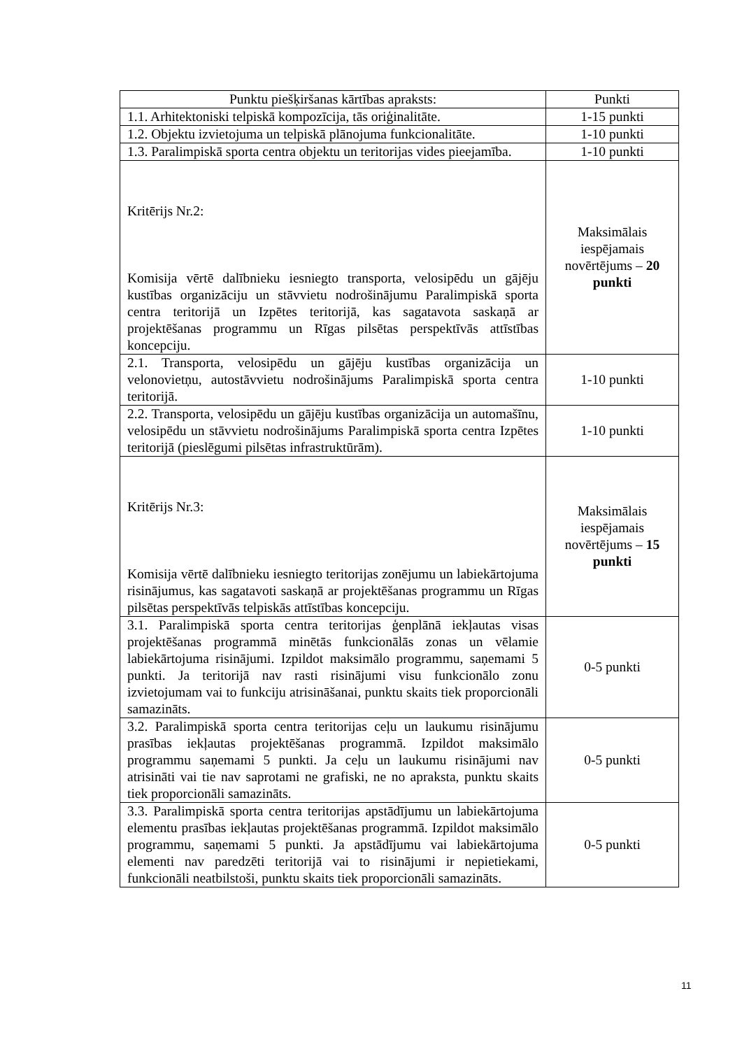| Punktu piešķiršanas kārtības apraksts: | Punkti |
| 1.1. Arhitektoniski telpiskā kompozīcija, tās oriģinalitāte. | 1-15 punkti |
| 1.2. Objektu izvietojuma un telpiskā plānojuma funkcionalitāte. | 1-10 punkti |
| 1.3. Paralimpiskā sporta centra objektu un teritorijas vides pieejamība. | 1-10 punkti |
| Kritērijs Nr.2: Komisija vērtē dalībnieku iesniegto transporta, velosipēdu un gājēju kustības organizāciju un stāvvietu nodrošinājumu Paralimpiskā sporta centra teritorijā un Izpētes teritorijā, kas sagatavota saskaņā ar projektēšanas programmu un Rīgas pilsētas perspektīvās attīstības koncepciju. | Maksimālais iespējamais novērtējums – 20 punkti |
| 2.1. Transporta, velosipēdu un gājēju kustības organizācija un velonovietņu, autostāvvietu nodrošinājums Paralimpiskā sporta centra teritorijā. | 1-10 punkti |
| 2.2. Transporta, velosipēdu un gājēju kustības organizācija un automašīnu, velosipēdu un stāvvietu nodrošinājums Paralimpiskā sporta centra Izpētes teritorijā (pieslēgumi pilsētas infrastruktūrām). | 1-10 punkti |
| Kritērijs Nr.3: Komisija vērtē dalībnieku iesniegto teritorijas zonējumu un labiekārtojuma risinājumus, kas sagatavoti saskaņā ar projektēšanas programmu un Rīgas pilsētas perspektīvās telpiskās attīstības koncepciju. | Maksimālais iespējamais novērtējums – 15 punkti |
| 3.1. Paralimpiskā sporta centra teritorijas ģenplānā iekļautas visas projektēšanas programmā minētās funkcionālās zonas un vēlamie labiekārtojuma risinājumi. Izpildot maksimālo programmu, saņemami 5 punkti. Ja teritorijā nav rasti risinājumi visu funkcionālo zonu izvietojumam vai to funkciju atrisināšanai, punktu skaits tiek proporcionāli samazināts. | 0-5 punkti |
| 3.2. Paralimpiskā sporta centra teritorijas ceļu un laukumu risinājumu prasības iekļautas projektēšanas programmā. Izpildot maksimālo programmu saņemami 5 punkti. Ja ceļu un laukumu risinājumi nav atrisināti vai tie nav saprotami ne grafiski, ne no apraksta, punktu skaits tiek proporcionāli samazināts. | 0-5 punkti |
| 3.3. Paralimpiskā sporta centra teritorijas apstādījumu un labiekārtojuma elementu prasības iekļautas projektēšanas programmā. Izpildot maksimālo programmu, saņemami 5 punkti. Ja apstādījumu vai labiekārtojuma elementi nav paredzēti teritorijā vai to risinājumi ir nepietiekami, funkcionāli neatbilstoši, punktu skaits tiek proporcionāli samazināts. | 0-5 punkti |
11